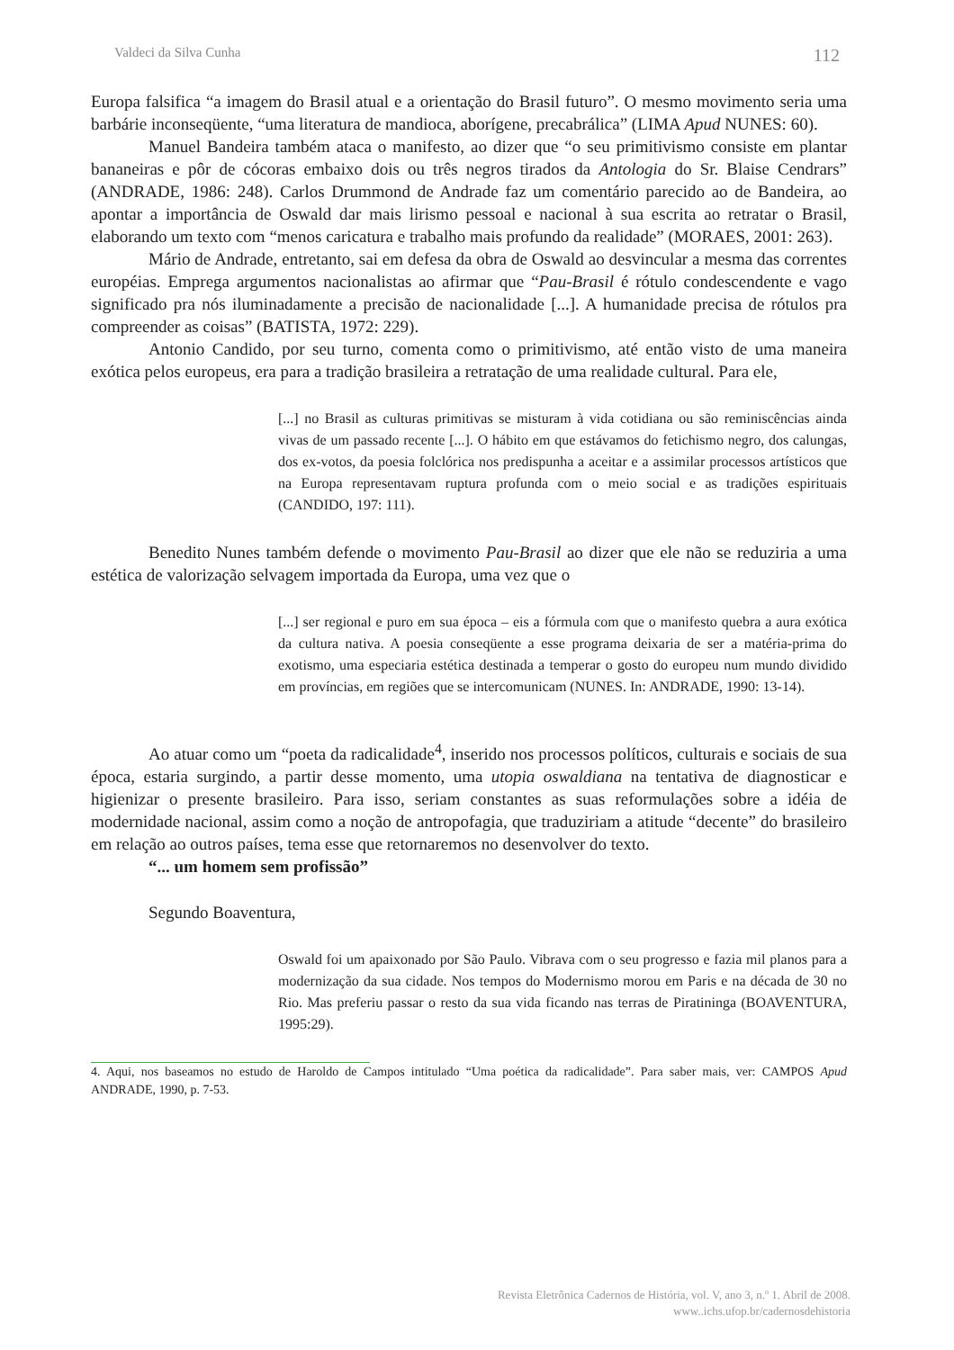Valdeci da Silva Cunha 112
Europa falsifica “a imagem do Brasil atual e a orientação do Brasil futuro”. O mesmo movimento seria uma barbárie inconseqüente, “uma literatura de mandioca, aborígene, precabrálica” (LIMA Apud NUNES: 60).
Manuel Bandeira também ataca o manifesto, ao dizer que “o seu primitivismo consiste em plantar bananeiras e pôr de cócoras embaixo dois ou três negros tirados da Antologia do Sr. Blaise Cendrars” (ANDRADE, 1986: 248). Carlos Drummond de Andrade faz um comentário parecido ao de Bandeira, ao apontar a importância de Oswald dar mais lirismo pessoal e nacional à sua escrita ao retratar o Brasil, elaborando um texto com “menos caricatura e trabalho mais profundo da realidade” (MORAES, 2001: 263).
Mário de Andrade, entretanto, sai em defesa da obra de Oswald ao desvincular a mesma das correntes européias. Emprega argumentos nacionalistas ao afirmar que “Pau-Brasil é rótulo condescendente e vago significado pra nós iluminadamente a precisão de nacionalidade [...]. A humanidade precisa de rótulos pra compreender as coisas” (BATISTA, 1972: 229).
Antonio Candido, por seu turno, comenta como o primitivismo, até então visto de uma maneira exótica pelos europeus, era para a tradição brasileira a retratação de uma realidade cultural. Para ele,
[...] no Brasil as culturas primitivas se misturam à vida cotidiana ou são reminiscências ainda vivas de um passado recente [...]. O hábito em que estávamos do fetichismo negro, dos calungas, dos ex-votos, da poesia folclórica nos predispunha a aceitar e a assimilar processos artísticos que na Europa representavam ruptura profunda com o meio social e as tradições espirituais (CANDIDO, 197: 111).
Benedito Nunes também defende o movimento Pau-Brasil ao dizer que ele não se reduziria a uma estética de valorização selvagem importada da Europa, uma vez que o
[...] ser regional e puro em sua época – eis a fórmula com que o manifesto quebra a aura exótica da cultura nativa. A poesia conseqüente a esse programa deixaria de ser a matéria-prima do exotismo, uma especiaria estética destinada a temperar o gosto do europeu num mundo dividido em províncias, em regiões que se intercomunicam (NUNES. In: ANDRADE, 1990: 13-14).
Ao atuar como um “poeta da radicalidade<sup>4</sup>, inserido nos processos políticos, culturais e sociais de sua época, estaria surgindo, a partir desse momento, uma utopia oswaldiana na tentativa de diagnosticar e higienizar o presente brasileiro. Para isso, seriam constantes as suas reformulações sobre a idéia de modernidade nacional, assim como a noção de antropofagia, que traduziriam a atitude “decente” do brasileiro em relação ao outros países, tema esse que retornaremos no desenvolver do texto.
“... um homem sem profissão”
Segundo Boaventura,
Oswald foi um apaixonado por São Paulo. Vibrava com o seu progresso e fazia mil planos para a modernização da sua cidade. Nos tempos do Modernismo morou em Paris e na década de 30 no Rio. Mas preferiu passar o resto da sua vida ficando nas terras de Piratininga (BOAVENTURA, 1995:29).
4. Aqui, nos baseamos no estudo de Haroldo de Campos intitulado “Uma poética da radicalidade”. Para saber mais, ver: CAMPOS Apud ANDRADE, 1990, p. 7-53.
Revista Eletrônica Cadernos de História, vol. V, ano 3, n.º 1. Abril de 2008.
www..ichs.ufop.br/cadernosdehistoria